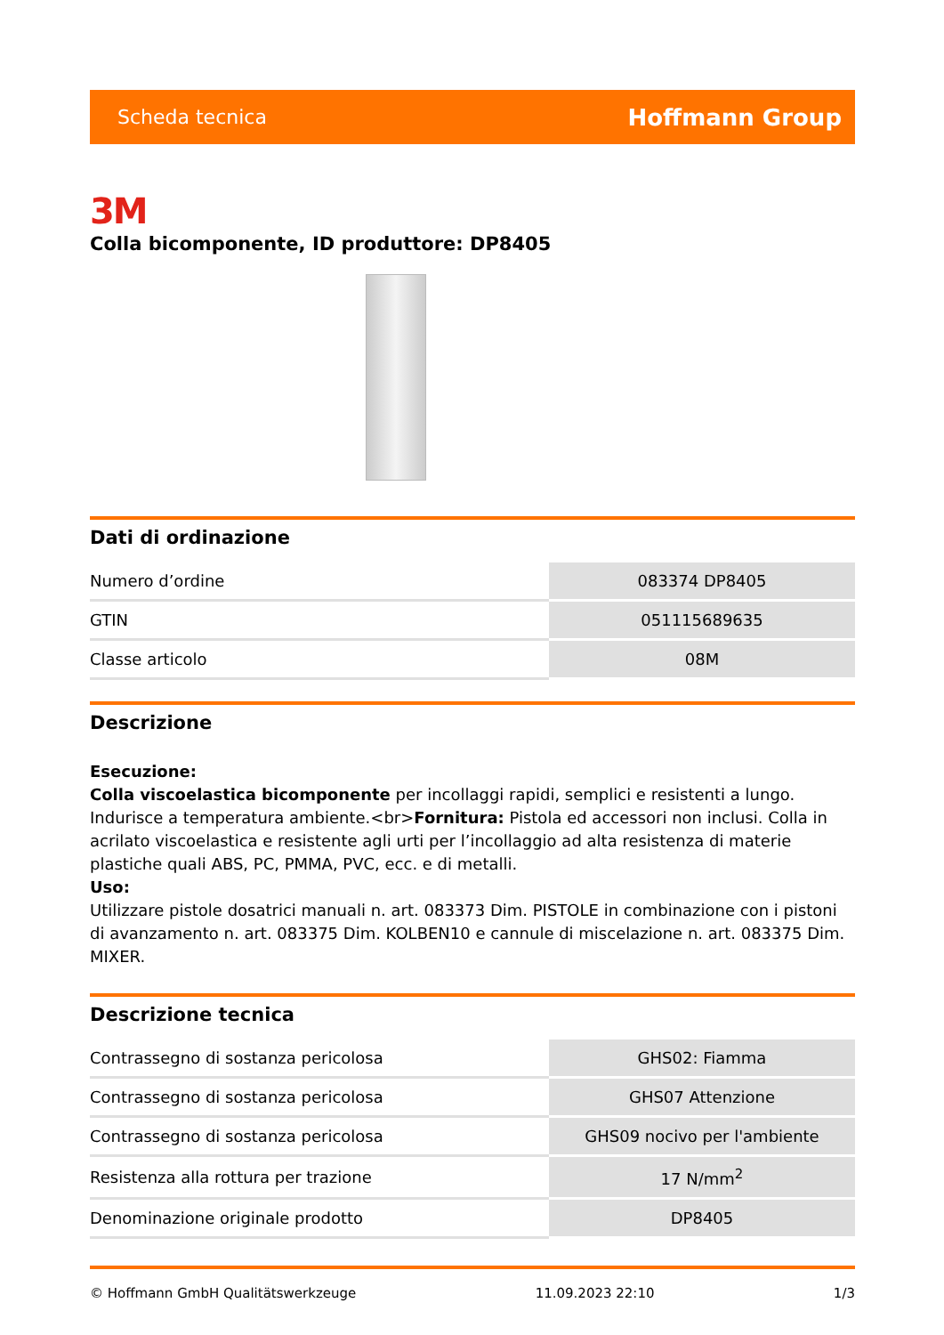Scheda tecnica Hoffmann Group
3M
Colla bicomponente, ID produttore: DP8405
Dati di ordinazione
| Numero d’ordine | 083374 DP8405 |
| GTIN | 051115689635 |
| Classe articolo | 08M |
Descrizione
Esecuzione:
Colla viscoelastica bicomponente per incollaggi rapidi, semplici e resistenti a lungo. Indurisce a temperatura ambiente.<br>Fornitura: Pistola ed accessori non inclusi. Colla in acrilato viscoelastica e resistente agli urti per l’incollaggio ad alta resistenza di materie plastiche quali ABS, PC, PMMA, PVC, ecc. e di metalli.
Uso:
Utilizzare pistole dosatrici manuali n. art. 083373 Dim. PISTOLE in combinazione con i pistoni di avanzamento n. art. 083375 Dim. KOLBEN10 e cannule di miscelazione n. art. 083375 Dim. MIXER.
Descrizione tecnica
| Contrassegno di sostanza pericolosa | GHS02: Fiamma |
| Contrassegno di sostanza pericolosa | GHS07 Attenzione |
| Contrassegno di sostanza pericolosa | GHS09 nocivo per l'ambiente |
| Resistenza alla rottura per trazione | 17 N/mm<sup>2</sup> |
| Denominazione originale prodotto | DP8405 |
© Hoffmann GmbH Qualitätswerkzeuge 11.09.2023 22:10 1/3